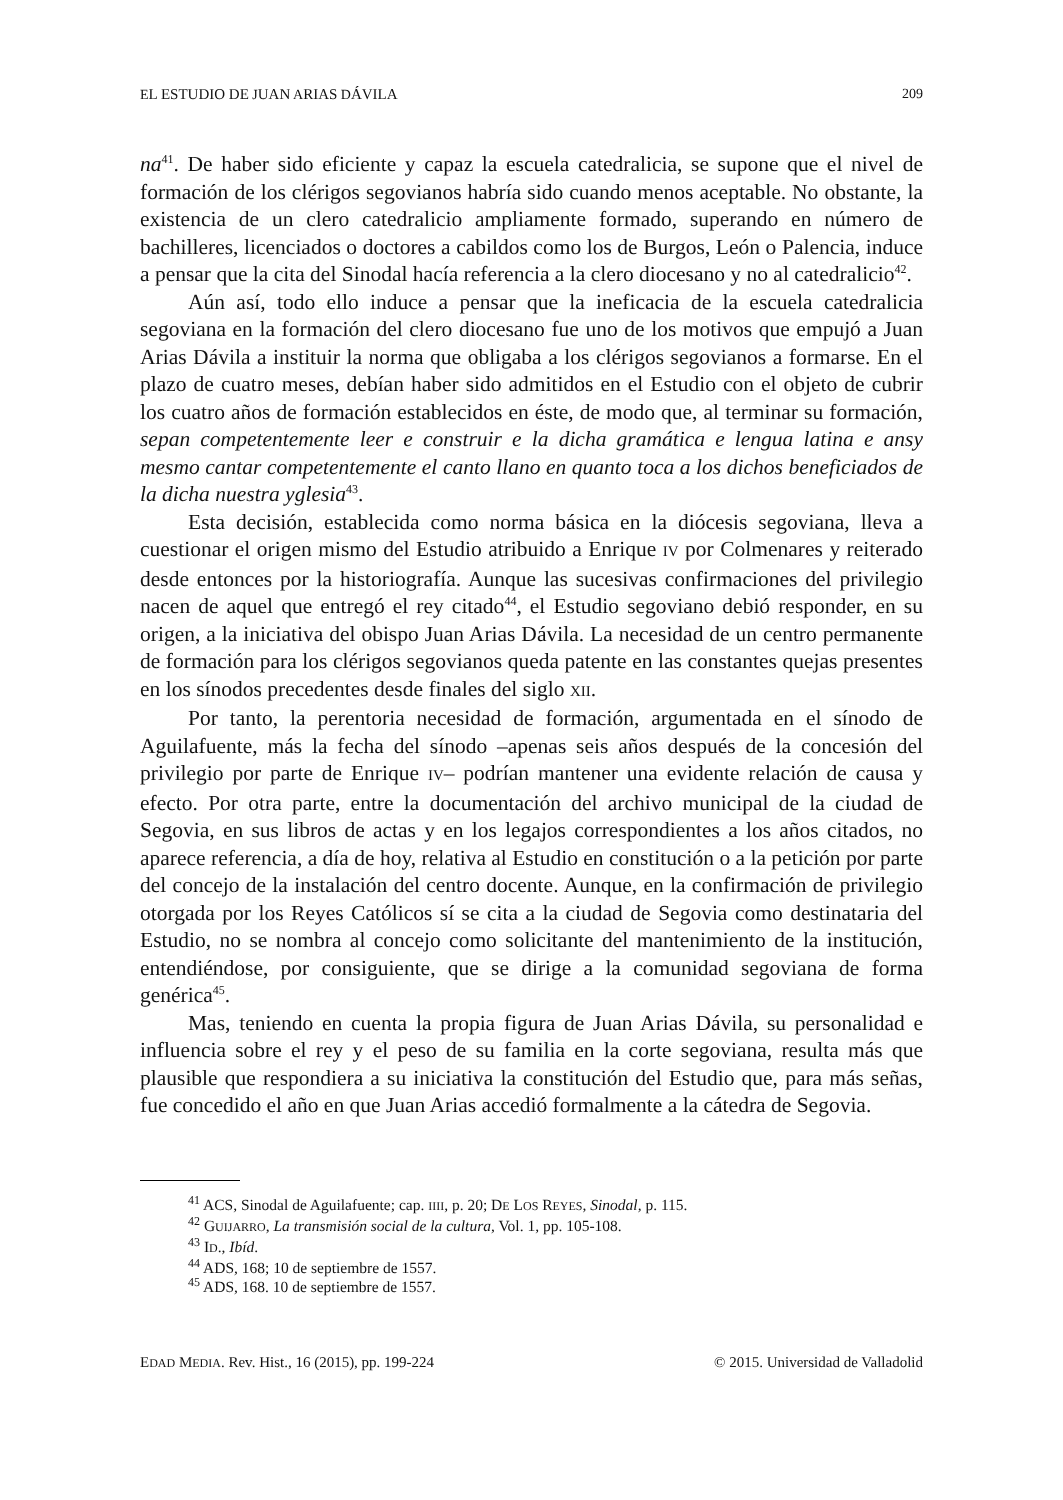EL ESTUDIO DE JUAN ARIAS DÁVILA 209
na<sup>41</sup>. De haber sido eficiente y capaz la escuela catedralicia, se supone que el nivel de formación de los clérigos segovianos habría sido cuando menos aceptable. No obstante, la existencia de un clero catedralicio ampliamente formado, superando en número de bachilleres, licenciados o doctores a cabildos como los de Burgos, León o Palencia, induce a pensar que la cita del Sinodal hacía referencia a la clero diocesano y no al catedralicio<sup>42</sup>.
Aún así, todo ello induce a pensar que la ineficacia de la escuela catedralicia segoviana en la formación del clero diocesano fue uno de los motivos que empujó a Juan Arias Dávila a instituir la norma que obligaba a los clérigos segovianos a formarse. En el plazo de cuatro meses, debían haber sido admitidos en el Estudio con el objeto de cubrir los cuatro años de formación establecidos en éste, de modo que, al terminar su formación, sepan competentemente leer e construir e la dicha gramática e lengua latina e ansy mesmo cantar competentemente el canto llano en quanto toca a los dichos beneficiados de la dicha nuestra yglesia<sup>43</sup>.
Esta decisión, establecida como norma básica en la diócesis segoviana, lleva a cuestionar el origen mismo del Estudio atribuido a Enrique IV por Colmenares y reiterado desde entonces por la historiografía. Aunque las sucesivas confirmaciones del privilegio nacen de aquel que entregó el rey citado<sup>44</sup>, el Estudio segoviano debió responder, en su origen, a la iniciativa del obispo Juan Arias Dávila. La necesidad de un centro permanente de formación para los clérigos segovianos queda patente en las constantes quejas presentes en los sínodos precedentes desde finales del siglo XII.
Por tanto, la perentoria necesidad de formación, argumentada en el sínodo de Aguilafuente, más la fecha del sínodo –apenas seis años después de la concesión del privilegio por parte de Enrique IV– podrían mantener una evidente relación de causa y efecto. Por otra parte, entre la documentación del archivo municipal de la ciudad de Segovia, en sus libros de actas y en los legajos correspondientes a los años citados, no aparece referencia, a día de hoy, relativa al Estudio en constitución o a la petición por parte del concejo de la instalación del centro docente. Aunque, en la confirmación de privilegio otorgada por los Reyes Católicos sí se cita a la ciudad de Segovia como destinataria del Estudio, no se nombra al concejo como solicitante del mantenimiento de la institución, entendiéndose, por consiguiente, que se dirige a la comunidad segoviana de forma genérica<sup>45</sup>.
Mas, teniendo en cuenta la propia figura de Juan Arias Dávila, su personalidad e influencia sobre el rey y el peso de su familia en la corte segoviana, resulta más que plausible que respondiera a su iniciativa la constitución del Estudio que, para más señas, fue concedido el año en que Juan Arias accedió formalmente a la cátedra de Segovia.
<sup>41</sup> ACS, Sinodal de Aguilafuente; cap. IIII, p. 20; DE LOS REYES, Sinodal, p. 115.
<sup>42</sup> GUIJARRO, La transmisión social de la cultura, Vol. 1, pp. 105-108.
<sup>43</sup> ID., Ibíd.
<sup>44</sup> ADS, 168; 10 de septiembre de 1557.
<sup>45</sup> ADS, 168. 10 de septiembre de 1557.
EDAD MEDIA. Rev. Hist., 16 (2015), pp. 199-224 © 2015. Universidad de Valladolid